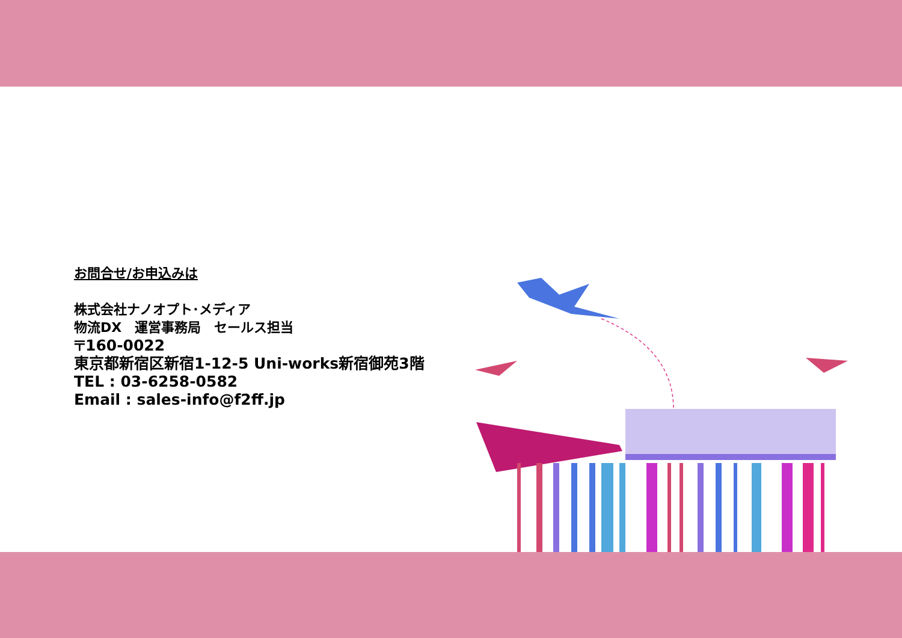お問合せ/お申込みは
株式会社ナノオプト･メディア
物流DX　運営事務局　セールス担当
〒160-0022
東京都新宿区新宿1-12-5 Uni-works新宿御苑3階
TEL : 03-6258-0582
Email : sales-info@f2ff.jp